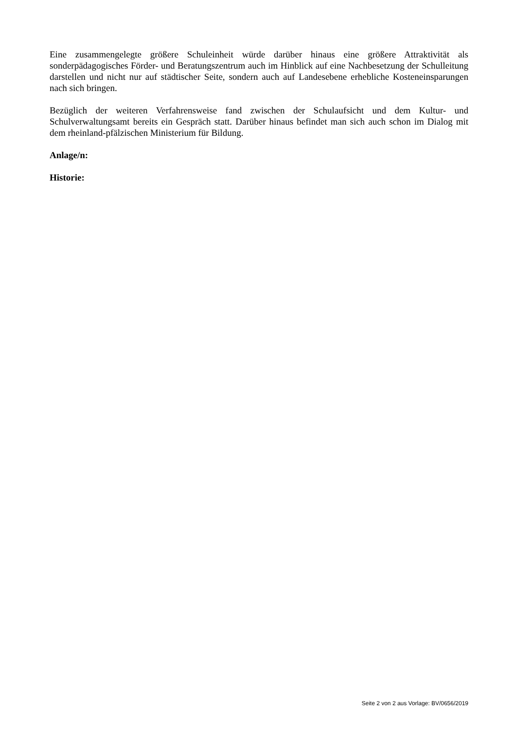Eine zusammengelegte größere Schuleinheit würde darüber hinaus eine größere Attraktivität als sonderpädagogisches Förder- und Beratungszentrum auch im Hinblick auf eine Nachbesetzung der Schulleitung darstellen und nicht nur auf städtischer Seite, sondern auch auf Landesebene erhebliche Kosteneinsparungen nach sich bringen.
Bezüglich der weiteren Verfahrensweise fand zwischen der Schulaufsicht und dem Kultur- und Schulverwaltungsamt bereits ein Gespräch statt. Darüber hinaus befindet man sich auch schon im Dialog mit dem rheinland-pfälzischen Ministerium für Bildung.
Anlage/n:
Historie:
Seite 2 von 2 aus Vorlage: BV/0656/2019